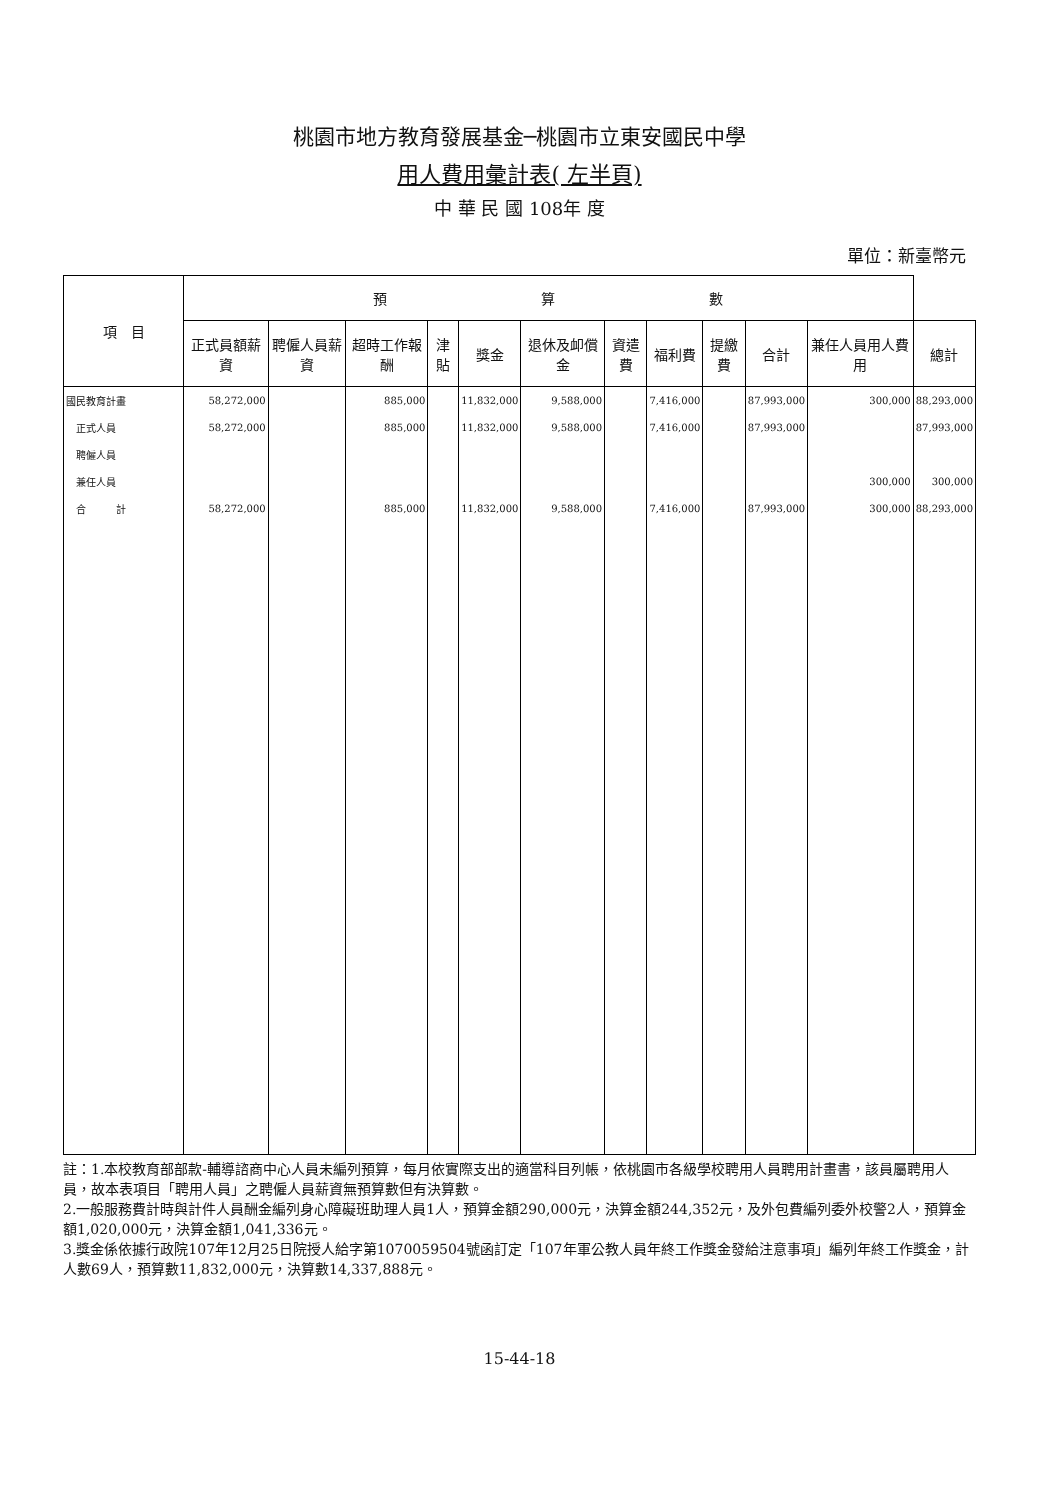桃園市地方教育發展基金─桃園市立東安國民中學
用人費用彙計表( 左半頁)
中 華 民 國 108年 度
單位：新臺幣元
| 項 目 | 預 算 數 | | | | | | | | | | | |
| --- | --- | --- | --- | --- | --- | --- | --- | --- | --- | --- | --- | --- |
| | 正式員額薪資 | 聘僱人員薪資 | 超時工作報酬 | 津貼 | 獎金 | 退休及卹償金 | 資遣費 | 福利費 | 提繳費 | 合計 | 兼任人員用人費用 | 總計 |
| 國民教育計畫 | 58,272,000 | | 885,000 | | 11,832,000 | 9,588,000 | | 7,416,000 | | 87,993,000 | 300,000 | 88,293,000 |
| 正式人員 | 58,272,000 | | 885,000 | | 11,832,000 | 9,588,000 | | 7,416,000 | | 87,993,000 | | 87,993,000 |
| 聘僱人員 | | | | | | | | | | | | |
| 兼任人員 | | | | | | | | | | | 300,000 | 300,000 |
| 合 計 | 58,272,000 | | 885,000 | | 11,832,000 | 9,588,000 | | 7,416,000 | | 87,993,000 | 300,000 | 88,293,000 |
註：1.本校教育部部款-輔導諮商中心人員未編列預算，每月依實際支出的適當科目列帳，依桃園市各級學校聘用人員聘用計畫書，該員屬聘用人員，故本表項目「聘用人員」之聘僱人員薪資無預算數但有決算數。
2.一般服務費計時與計件人員酬金編列身心障礙班助理人員1人，預算金額290,000元，決算金額244,352元，及外包費編列委外校警2人，預算金額1,020,000元，決算金額1,041,336元。
3.獎金係依據行政院107年12月25日院授人給字第1070059504號函訂定「107年軍公教人員年終工作獎金發給注意事項」編列年終工作獎金，計人數69人，預算數11,832,000元，決算數14,337,888元。
15-44-18